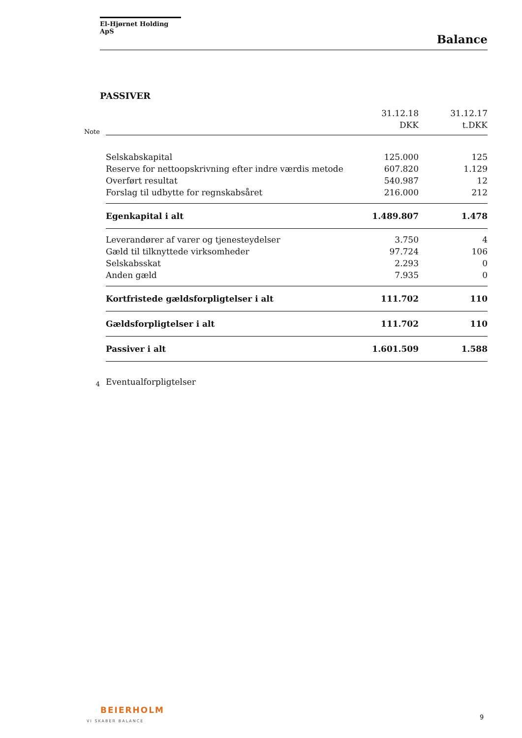El-Hjørnet Holding ApS
Balance
PASSIVER
| | | 31.12.18 | 31.12.17 |
| Note | | DKK | t.DKK |
| | Selskabskapital | 125.000 | 125 |
| | Reserve for nettoopskrivning efter indre værdis metode | 607.820 | 1.129 |
| | Overført resultat | 540.987 | 12 |
| | Forslag til udbytte for regnskabsåret | 216.000 | 212 |
| | Egenkapital i alt | 1.489.807 | 1.478 |
| | Leverandører af varer og tjenesteydelser | 3.750 | 4 |
| | Gæld til tilknyttede virksomheder | 97.724 | 106 |
| | Selskabsskat | 2.293 | 0 |
| | Anden gæld | 7.935 | 0 |
| | Kortfristede gældsforpligtelser i alt | 111.702 | 110 |
| | Gældsforpligtelser i alt | 111.702 | 110 |
| | Passiver i alt | 1.601.509 | 1.588 |
| 4 | Eventualforpligtelser | | |
BEIERHOLM
VI SKABER BALANCE
9